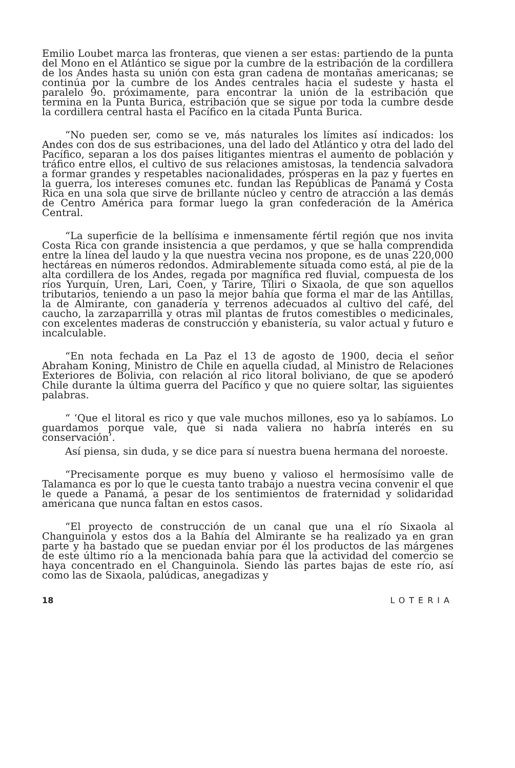Emilio Loubet marca las fronteras, que vienen a ser estas: partiendo de la punta del Mono en el Atlántico se sigue por la cumbre de la estribación de la cordillera de los Andes hasta su unión con esta gran cadena de montañas americanas; se continúa por la cumbre de los Andes centrales hacia el sudeste y hasta el paralelo 9o. próximamente, para encontrar la unión de la estribación que termina en la Punta Burica, estribación que se sigue por toda la cumbre desde la cordillera central hasta el Pacífico en la citada Punta Burica.
“No pueden ser, como se ve, más naturales los límites así indicados: los Andes con dos de sus estribaciones, una del lado del Atlántico y otra del lado del Pacífico, separan a los dos países litigantes mientras el aumento de población y tráfico entre ellos, el cultivo de sus relaciones amistosas, la tendencia salvadora a formar grandes y respetables nacionalidades, prósperas en la paz y fuertes en la guerra, los intereses comunes etc. fundan las Repúblicas de Panamá y Costa Rica en una sola que sirve de brillante núcleo y centro de atracción a las demás de Centro América para formar luego la gran confederación de la América Central.
“La superficie de la bellísima e inmensamente fértil región que nos invita Costa Rica con grande insistencia a que perdamos, y que se halla comprendida entre la línea del laudo y la que nuestra vecina nos propone, es de unas 220,000 hectáreas en números redondos. Admirablemente situada como está, al pie de la alta cordillera de los Andes, regada por magnífica red fluvial, compuesta de los ríos Yurquín, Uren, Lari, Coen, y Tarire, Tiliri o Sixaola, de que son aquellos tributarios, teniendo a un paso la mejor bahía que forma el mar de las Antillas, la de Almirante, con ganadería y terrenos adecuados al cultivo del café, del caucho, la zarzaparrilla y otras mil plantas de frutos comestibles o medicinales, con excelentes maderas de construcción y ebanistería, su valor actual y futuro e incalculable.
“En nota fechada en La Paz el 13 de agosto de 1900, decia el señor Abraham Koning, Ministro de Chile en aquella ciudad, al Ministro de Relaciones Exteriores de Bolivia, con relación al rico litoral boliviano, de que se apoderó Chile durante la última guerra del Pacífico y que no quiere soltar, las siguientes palabras.
“ ‘Que el litoral es rico y que vale muchos millones, eso ya lo sabíamos. Lo guardamos porque vale, que si nada valiera no habría interés en su conservación’.
Así piensa, sin duda, y se dice para sí nuestra buena hermana del noroeste.
“Precisamente porque es muy bueno y valioso el hermosísimo valle de Talamanca es por lo que le cuesta tanto trabajo a nuestra vecina convenir el que le quede a Panamá, a pesar de los sentimientos de fraternidad y solidaridad americana que nunca faltan en estos casos.
“El proyecto de construcción de un canal que una el río Sixaola al Changuinola y estos dos a la Bahía del Almirante se ha realizado ya en gran parte y ha bastado que se puedan enviar por él los productos de las márgenes de este último río a la mencionada bahía para que la actividad del comercio se haya concentrado en el Changuinola. Siendo las partes bajas de este río, así como las de Sixaola, palúdicas, anegadizas y
18 LOTERIA